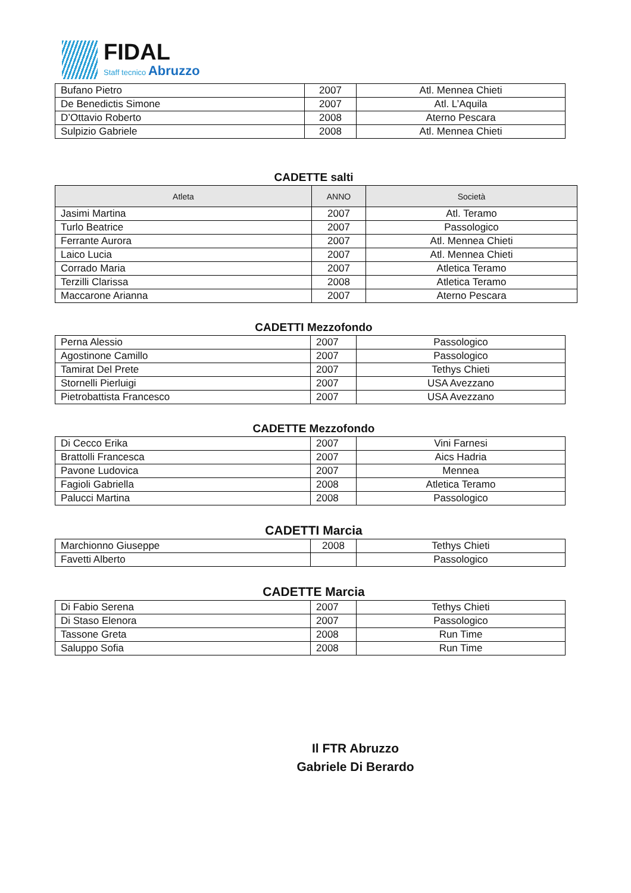FIDAL
Staff tecnico Abruzzo
| Bufano Pietro | 2007 | Atl. Mennea Chieti |
| De Benedictis Simone | 2007 | Atl. L’Aquila |
| D’Ottavio Roberto | 2008 | Aterno Pescara |
| Sulpizio Gabriele | 2008 | Atl. Mennea Chieti |
CADETTE salti
| Atleta | ANNO | Società |
| --- | --- | --- |
| Jasimi Martina | 2007 | Atl. Teramo |
| Turlo Beatrice | 2007 | Passologico |
| Ferrante Aurora | 2007 | Atl. Mennea Chieti |
| Laico Lucia | 2007 | Atl. Mennea Chieti |
| Corrado Maria | 2007 | Atletica Teramo |
| Terzilli Clarissa | 2008 | Atletica Teramo |
| Maccarone Arianna | 2007 | Aterno Pescara |
CADETTI Mezzofondo
| Perna Alessio | 2007 | Passologico |
| Agostinone Camillo | 2007 | Passologico |
| Tamirat Del Prete | 2007 | Tethys Chieti |
| Stornelli Pierluigi | 2007 | USA Avezzano |
| Pietrobattista Francesco | 2007 | USA Avezzano |
CADETTE Mezzofondo
| Di Cecco Erika | 2007 | Vini Farnesi |
| Brattolli Francesca | 2007 | Aics Hadria |
| Pavone Ludovica | 2007 | Mennea |
| Fagioli Gabriella | 2008 | Atletica Teramo |
| Palucci Martina | 2008 | Passologico |
CADETTI Marcia
| Marchionno Giuseppe | 2008 | Tethys Chieti |
| Favetti Alberto | | Passologico |
CADETTE Marcia
| Di Fabio Serena | 2007 | Tethys Chieti |
| Di Staso Elenora | 2007 | Passologico |
| Tassone Greta | 2008 | Run Time |
| Saluppo Sofia | 2008 | Run Time |
Il FTR Abruzzo
Gabriele Di Berardo